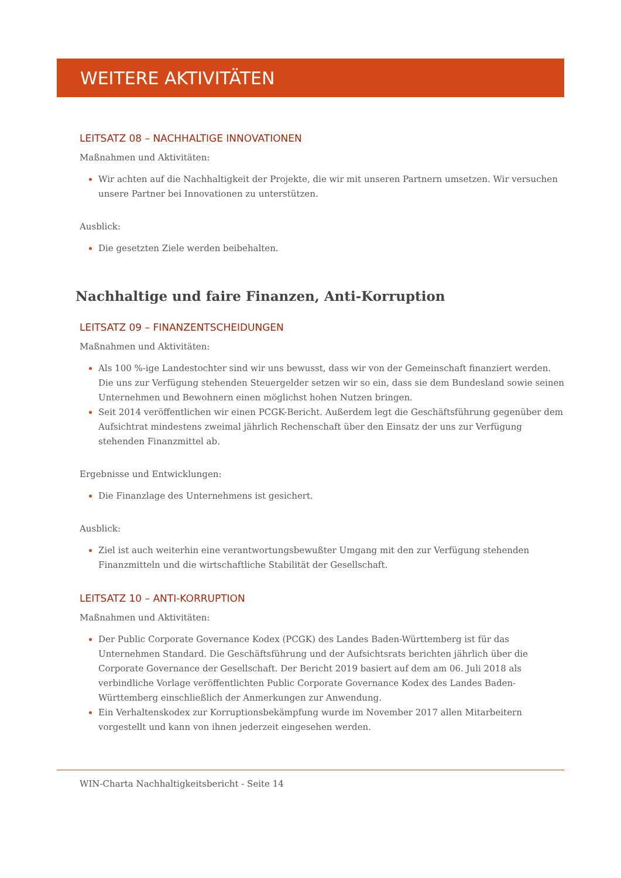WEITERE AKTIVITÄTEN
LEITSATZ 08 – NACHHALTIGE INNOVATIONEN
Maßnahmen und Aktivitäten:
Wir achten auf die Nachhaltigkeit der Projekte, die wir mit unseren Partnern umsetzen. Wir versuchen unsere Partner bei Innovationen zu unterstützen.
Ausblick:
Die gesetzten Ziele werden beibehalten.
Nachhaltige und faire Finanzen, Anti-Korruption
LEITSATZ 09 – FINANZENTSCHEIDUNGEN
Maßnahmen und Aktivitäten:
Als 100 %-ige Landestochter sind wir uns bewusst, dass wir von der Gemeinschaft finanziert werden. Die uns zur Verfügung stehenden Steuergelder setzen wir so ein, dass sie dem Bundesland sowie seinen Unternehmen und Bewohnern einen möglichst hohen Nutzen bringen.
Seit 2014 veröffentlichen wir einen PCGK-Bericht. Außerdem legt die Geschäftsführung gegenüber dem Aufsichtrat mindestens zweimal jährlich Rechenschaft über den Einsatz der uns zur Verfügung stehenden Finanzmittel ab.
Ergebnisse und Entwicklungen:
Die Finanzlage des Unternehmens ist gesichert.
Ausblick:
Ziel ist auch weiterhin eine verantwortungsbewußter Umgang mit den zur Verfügung stehenden Finanzmitteln und die wirtschaftliche Stabilität der Gesellschaft.
LEITSATZ 10 – ANTI-KORRUPTION
Maßnahmen und Aktivitäten:
Der Public Corporate Governance Kodex (PCGK) des Landes Baden-Württemberg ist für das Unternehmen Standard. Die Geschäftsführung und der Aufsichtsrats berichten jährlich über die Corporate Governance der Gesellschaft. Der Bericht 2019 basiert auf dem am 06. Juli 2018 als verbindliche Vorlage veröffentlichten Public Corporate Governance Kodex des Landes Baden-Württemberg einschließlich der Anmerkungen zur Anwendung.
Ein Verhaltenskodex zur Korruptionsbekämpfung wurde im November 2017 allen Mitarbeitern vorgestellt und kann von ihnen jederzeit eingesehen werden.
WIN-Charta Nachhaltigkeitsbericht - Seite 14